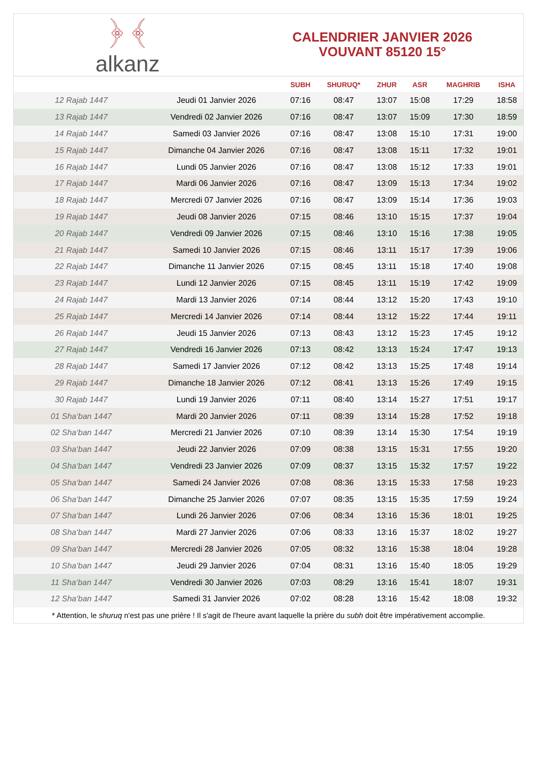﴿ ﴾
alkanz
CALENDRIER JANVIER 2026
VOUVANT 85120 15°
| | | SUBH | SHURUQ* | ZHUR | ASR | MAGHRIB | ISHA |
| --- | --- | --- | --- | --- | --- | --- | --- |
| 12 Rajab 1447 | Jeudi 01 Janvier 2026 | 07:16 | 08:47 | 13:07 | 15:08 | 17:29 | 18:58 |
| 13 Rajab 1447 | Vendredi 02 Janvier 2026 | 07:16 | 08:47 | 13:07 | 15:09 | 17:30 | 18:59 |
| 14 Rajab 1447 | Samedi 03 Janvier 2026 | 07:16 | 08:47 | 13:08 | 15:10 | 17:31 | 19:00 |
| 15 Rajab 1447 | Dimanche 04 Janvier 2026 | 07:16 | 08:47 | 13:08 | 15:11 | 17:32 | 19:01 |
| 16 Rajab 1447 | Lundi 05 Janvier 2026 | 07:16 | 08:47 | 13:08 | 15:12 | 17:33 | 19:01 |
| 17 Rajab 1447 | Mardi 06 Janvier 2026 | 07:16 | 08:47 | 13:09 | 15:13 | 17:34 | 19:02 |
| 18 Rajab 1447 | Mercredi 07 Janvier 2026 | 07:16 | 08:47 | 13:09 | 15:14 | 17:36 | 19:03 |
| 19 Rajab 1447 | Jeudi 08 Janvier 2026 | 07:15 | 08:46 | 13:10 | 15:15 | 17:37 | 19:04 |
| 20 Rajab 1447 | Vendredi 09 Janvier 2026 | 07:15 | 08:46 | 13:10 | 15:16 | 17:38 | 19:05 |
| 21 Rajab 1447 | Samedi 10 Janvier 2026 | 07:15 | 08:46 | 13:11 | 15:17 | 17:39 | 19:06 |
| 22 Rajab 1447 | Dimanche 11 Janvier 2026 | 07:15 | 08:45 | 13:11 | 15:18 | 17:40 | 19:08 |
| 23 Rajab 1447 | Lundi 12 Janvier 2026 | 07:15 | 08:45 | 13:11 | 15:19 | 17:42 | 19:09 |
| 24 Rajab 1447 | Mardi 13 Janvier 2026 | 07:14 | 08:44 | 13:12 | 15:20 | 17:43 | 19:10 |
| 25 Rajab 1447 | Mercredi 14 Janvier 2026 | 07:14 | 08:44 | 13:12 | 15:22 | 17:44 | 19:11 |
| 26 Rajab 1447 | Jeudi 15 Janvier 2026 | 07:13 | 08:43 | 13:12 | 15:23 | 17:45 | 19:12 |
| 27 Rajab 1447 | Vendredi 16 Janvier 2026 | 07:13 | 08:42 | 13:13 | 15:24 | 17:47 | 19:13 |
| 28 Rajab 1447 | Samedi 17 Janvier 2026 | 07:12 | 08:42 | 13:13 | 15:25 | 17:48 | 19:14 |
| 29 Rajab 1447 | Dimanche 18 Janvier 2026 | 07:12 | 08:41 | 13:13 | 15:26 | 17:49 | 19:15 |
| 30 Rajab 1447 | Lundi 19 Janvier 2026 | 07:11 | 08:40 | 13:14 | 15:27 | 17:51 | 19:17 |
| 01 Sha‘ban 1447 | Mardi 20 Janvier 2026 | 07:11 | 08:39 | 13:14 | 15:28 | 17:52 | 19:18 |
| 02 Sha‘ban 1447 | Mercredi 21 Janvier 2026 | 07:10 | 08:39 | 13:14 | 15:30 | 17:54 | 19:19 |
| 03 Sha‘ban 1447 | Jeudi 22 Janvier 2026 | 07:09 | 08:38 | 13:15 | 15:31 | 17:55 | 19:20 |
| 04 Sha‘ban 1447 | Vendredi 23 Janvier 2026 | 07:09 | 08:37 | 13:15 | 15:32 | 17:57 | 19:22 |
| 05 Sha‘ban 1447 | Samedi 24 Janvier 2026 | 07:08 | 08:36 | 13:15 | 15:33 | 17:58 | 19:23 |
| 06 Sha‘ban 1447 | Dimanche 25 Janvier 2026 | 07:07 | 08:35 | 13:15 | 15:35 | 17:59 | 19:24 |
| 07 Sha‘ban 1447 | Lundi 26 Janvier 2026 | 07:06 | 08:34 | 13:16 | 15:36 | 18:01 | 19:25 |
| 08 Sha‘ban 1447 | Mardi 27 Janvier 2026 | 07:06 | 08:33 | 13:16 | 15:37 | 18:02 | 19:27 |
| 09 Sha‘ban 1447 | Mercredi 28 Janvier 2026 | 07:05 | 08:32 | 13:16 | 15:38 | 18:04 | 19:28 |
| 10 Sha‘ban 1447 | Jeudi 29 Janvier 2026 | 07:04 | 08:31 | 13:16 | 15:40 | 18:05 | 19:29 |
| 11 Sha‘ban 1447 | Vendredi 30 Janvier 2026 | 07:03 | 08:29 | 13:16 | 15:41 | 18:07 | 19:31 |
| 12 Sha‘ban 1447 | Samedi 31 Janvier 2026 | 07:02 | 08:28 | 13:16 | 15:42 | 18:08 | 19:32 |
* Attention, le shuruq n'est pas une prière ! Il s'agit de l'heure avant laquelle la prière du subh doit être impérativement accomplie.